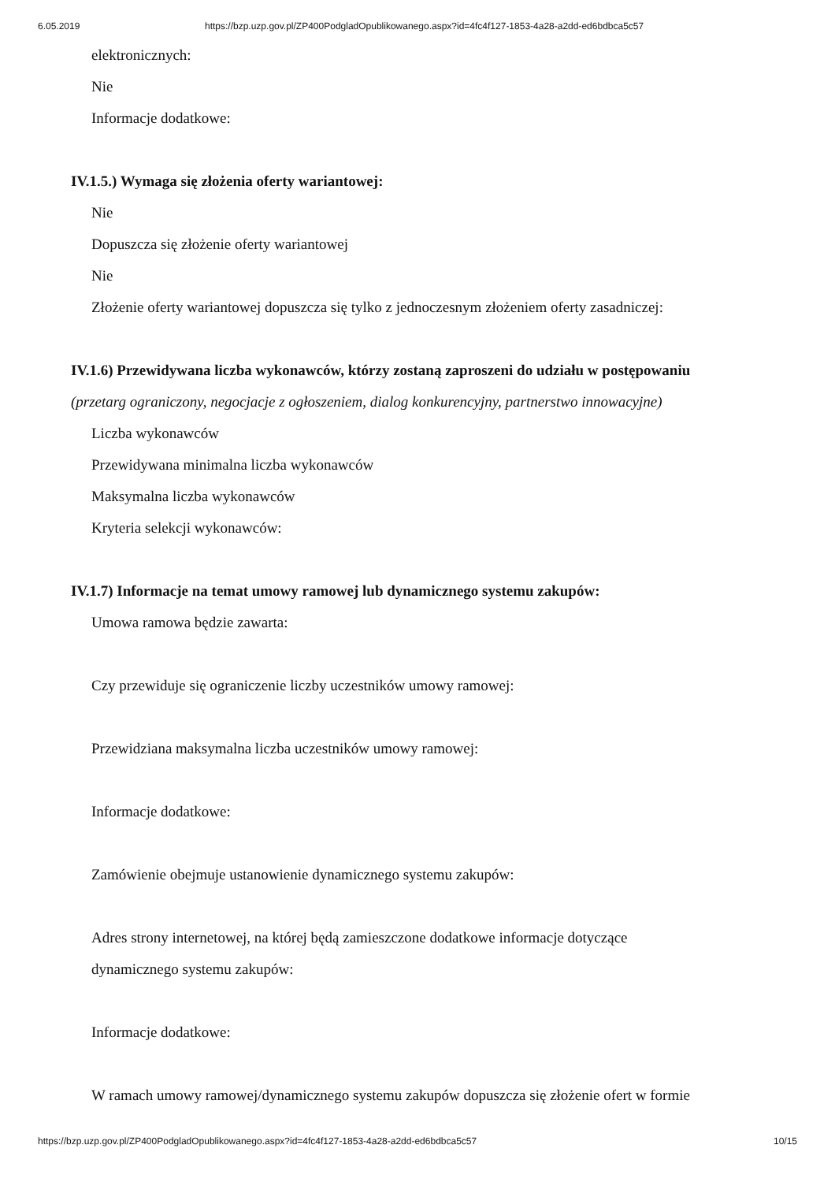6.05.2019 https://bzp.uzp.gov.pl/ZP400PodgladOpublikowanego.aspx?id=4fc4f127-1853-4a28-a2dd-ed6bdbca5c57
elektronicznych:
Nie
Informacje dodatkowe:
IV.1.5.) Wymaga się złożenia oferty wariantowej:
Nie
Dopuszcza się złożenie oferty wariantowej
Nie
Złożenie oferty wariantowej dopuszcza się tylko z jednoczesnym złożeniem oferty zasadniczej:
IV.1.6) Przewidywana liczba wykonawców, którzy zostaną zaproszeni do udziału w postępowaniu
(przetarg ograniczony, negocjacje z ogłoszeniem, dialog konkurencyjny, partnerstwo innowacyjne)
Liczba wykonawców
Przewidywana minimalna liczba wykonawców
Maksymalna liczba wykonawców
Kryteria selekcji wykonawców:
IV.1.7) Informacje na temat umowy ramowej lub dynamicznego systemu zakupów:
Umowa ramowa będzie zawarta:
Czy przewiduje się ograniczenie liczby uczestników umowy ramowej:
Przewidziana maksymalna liczba uczestników umowy ramowej:
Informacje dodatkowe:
Zamówienie obejmuje ustanowienie dynamicznego systemu zakupów:
Adres strony internetowej, na której będą zamieszczone dodatkowe informacje dotyczące
dynamicznego systemu zakupów:
Informacje dodatkowe:
W ramach umowy ramowej/dynamicznego systemu zakupów dopuszcza się złożenie ofert w formie
https://bzp.uzp.gov.pl/ZP400PodgladOpublikowanego.aspx?id=4fc4f127-1853-4a28-a2dd-ed6bdbca5c57 10/15